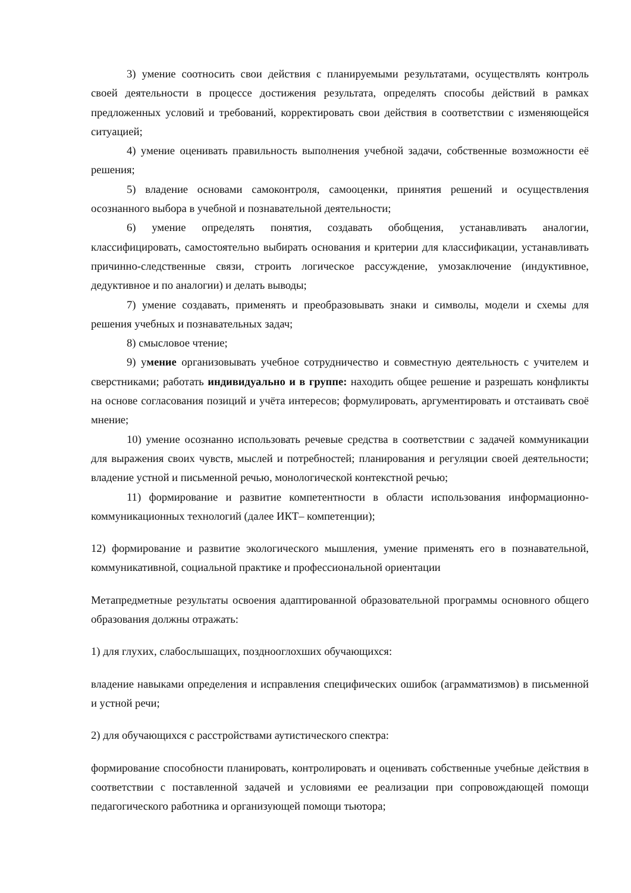3) умение соотносить свои действия с планируемыми результатами, осуществлять контроль своей деятельности в процессе достижения результата, определять способы действий в рамках предложенных условий и требований, корректировать свои действия в соответствии с изменяющейся ситуацией;
4) умение оценивать правильность выполнения учебной задачи, собственные возможности её решения;
5) владение основами самоконтроля, самооценки, принятия решений и осуществления осознанного выбора в учебной и познавательной деятельности;
6) умение определять понятия, создавать обобщения, устанавливать аналогии, классифицировать, самостоятельно выбирать основания и критерии для классификации, устанавливать причинно-следственные связи, строить логическое рассуждение, умозаключение (индуктивное, дедуктивное и по аналогии) и делать выводы;
7) умение создавать, применять и преобразовывать знаки и символы, модели и схемы для решения учебных и познавательных задач;
8) смысловое чтение;
9) умение организовывать учебное сотрудничество и совместную деятельность с учителем и сверстниками; работать индивидуально и в группе: находить общее решение и разрешать конфликты на основе согласования позиций и учёта интересов; формулировать, аргументировать и отстаивать своё мнение;
10) умение осознанно использовать речевые средства в соответствии с задачей коммуникации для выражения своих чувств, мыслей и потребностей; планирования и регуляции своей деятельности; владение устной и письменной речью, монологической контекстной речью;
11) формирование и развитие компетентности в области использования информационно-коммуникационных технологий (далее ИКТ– компетенции);
12) формирование и развитие экологического мышления, умение применять его в познавательной, коммуникативной, социальной практике и профессиональной ориентации
Метапредметные результаты освоения адаптированной образовательной программы основного общего образования должны отражать:
1) для глухих, слабослышащих, позднооглохших обучающихся:
владение навыками определения и исправления специфических ошибок (аграмматизмов) в письменной и устной речи;
2) для обучающихся с расстройствами аутистического спектра:
формирование способности планировать, контролировать и оценивать собственные учебные действия в соответствии с поставленной задачей и условиями ее реализации при сопровождающей помощи педагогического работника и организующей помощи тьютора;